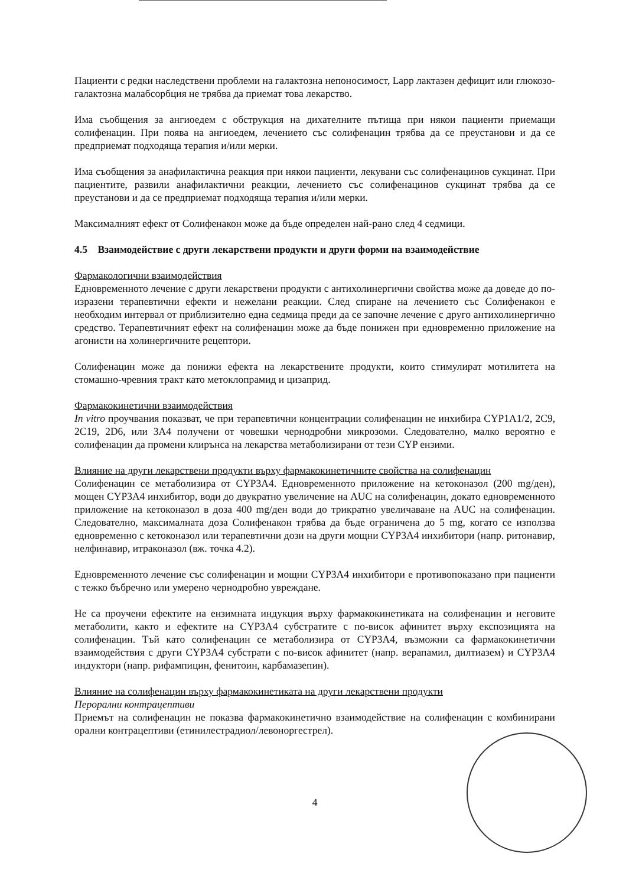Пациенти с редки наследствени проблеми на галактозна непоносимост, Lapp лактазен дефицит или глюкозо-галактозна малабсорбция не трябва да приемат това лекарство.
Има съобщения за ангиоедем с обструкция на дихателните пътища при някои пациенти приемащи солифенацин. При поява на ангиоедем, лечението със солифенацин трябва да се преустанови и да се предприемат подходяща терапия и/или мерки.
Има съобщения за анафилактична реакция при някои пациенти, лекувани със солифенацинов сукцинат. При пациентите, развили анафилактични реакции, лечението със солифенацинов сукцинат трябва да се преустанови и да се предприемат подходяща терапия и/или мерки.
Максималният ефект от Солифенакон може да бъде определен най-рано след 4 седмици.
4.5 Взаимодействие с други лекарствени продукти и други форми на взаимодействие
Фармакологични взаимодействия
Едновременното лечение с други лекарствени продукти с антихолинергични свойства може да доведе до по-изразени терапевтични ефекти и нежелани реакции. След спиране на лечението със Солифенакон е необходим интервал от приблизително една седмица преди да се започне лечение с друго антихолинергично средство. Терапевтичният ефект на солифенацин може да бъде понижен при едновременно приложение на агонисти на холинергичните рецептори.
Солифенацин може да понижи ефекта на лекарствените продукти, които стимулират мотилитета на стомашно-чревния тракт като метоклопрамид и цизаприд.
Фармакокинетични взаимодействия
In vitro проучвания показват, че при терапевтични концентрации солифенацин не инхибира CYP1A1/2, 2C9, 2C19, 2D6, или 3A4 получени от човешки чернодробни микрозоми. Следователно, малко вероятно е солифенацин да промени клирънса на лекарства метаболизирани от тези CYP ензими.
Влияние на други лекарствени продукти върху фармакокинетичните свойства на солифенацин
Солифенацин се метаболизира от CYP3A4. Едновременното приложение на кетоконазол (200 mg/ден), мощен CYP3A4 инхибитор, води до двукратно увеличение на AUC на солифенацин, докато едновременното приложение на кетоконазол в доза 400 mg/ден води до трикратно увеличаване на AUC на солифенацин. Следователно, максималната доза Солифенакон трябва да бъде ограничена до 5 mg, когато се използва едновременно с кетоконазол или терапевтични дози на други мощни CYP3A4 инхибитори (напр. ритонавир, нелфинавир, итраконазол (вж. точка 4.2).
Едновременното лечение със солифенацин и мощни CYP3A4 инхибитори е противопоказано при пациенти с тежко бъбречно или умерено чернодробно увреждане.
Не са проучени ефектите на ензимната индукция върху фармакокинетиката на солифенацин и неговите метаболити, както и ефектите на CYP3A4 субстратите с по-висок афинитет върху експозицията на солифенацин. Тъй като солифенацин се метаболизира от CYP3A4, възможни са фармакокинетични взаимодействия с други CYP3A4 субстрати с по-висок афинитет (напр. верапамил, дилтиазем) и CYP3A4 индуктори (напр. рифампицин, фенитоин, карбамазепин).
Влияние на солифенацин върху фармакокинетиката на други лекарствени продукти
Перорални контрацептиви
Приемът на солифенацин не показва фармакокинетично взаимодействие на солифенацин с комбинирани орални контрацептиви (етинилестрадиол/левоноргестрел).
4